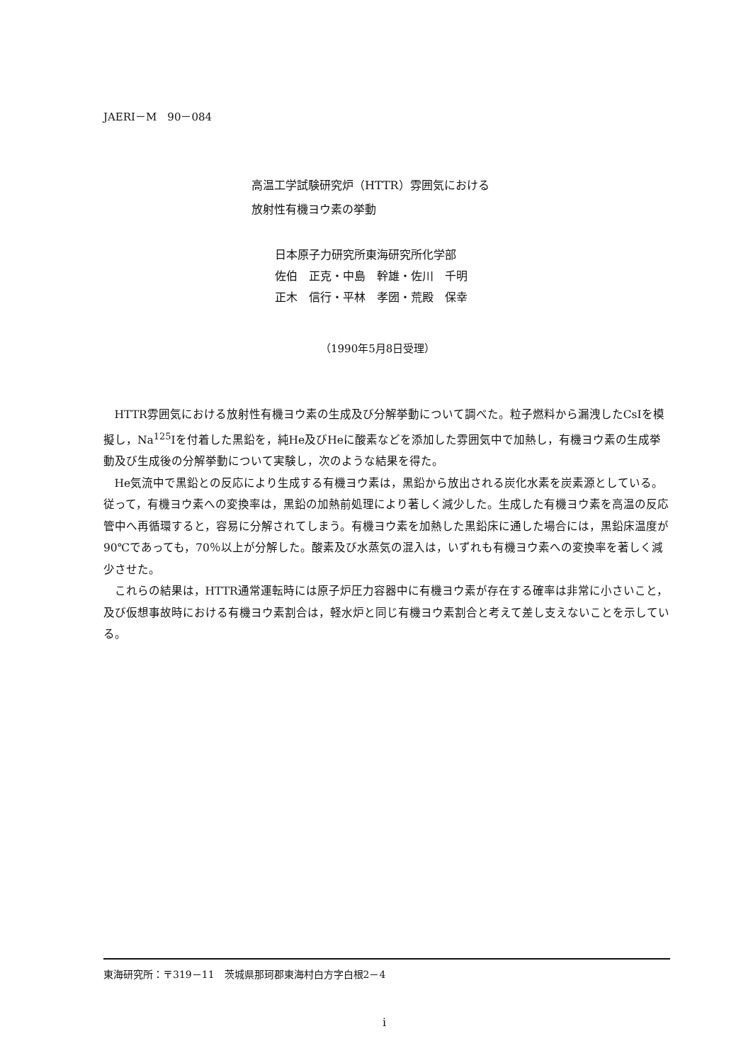JAERI－M　90－084
高温工学試験研究炉（HTTR）雰囲気における
放射性有機ヨウ素の挙動
日本原子力研究所東海研究所化学部
佐伯　正克・中島　幹雄・佐川　千明
正木　信行・平林　孝圀・荒殿　保幸
（1990年5月8日受理）
HTTR雰囲気における放射性有機ヨウ素の生成及び分解挙動について調べた。粒子燃料から漏洩したCsIを模擬し，Na<sup>125</sup>Iを付着した黒鉛を，純He及びHeに酸素などを添加した雰囲気中で加熱し，有機ヨウ素の生成挙動及び生成後の分解挙動について実験し，次のような結果を得た。
He気流中で黒鉛との反応により生成する有機ヨウ素は，黒鉛から放出される炭化水素を炭素源としている。従って，有機ヨウ素への変換率は，黒鉛の加熱前処理により著しく減少した。生成した有機ヨウ素を高温の反応管中へ再循環すると，容易に分解されてしまう。有機ヨウ素を加熱した黒鉛床に通した場合には，黒鉛床温度が90℃であっても，70％以上が分解した。酸素及び水蒸気の混入は，いずれも有機ヨウ素への変換率を著しく減少させた。
これらの結果は，HTTR通常運転時には原子炉圧力容器中に有機ヨウ素が存在する確率は非常に小さいこと，及び仮想事故時における有機ヨウ素割合は，軽水炉と同じ有機ヨウ素割合と考えて差し支えないことを示している。
東海研究所：〒319－11　茨城県那珂郡東海村白方字白根2－4
i